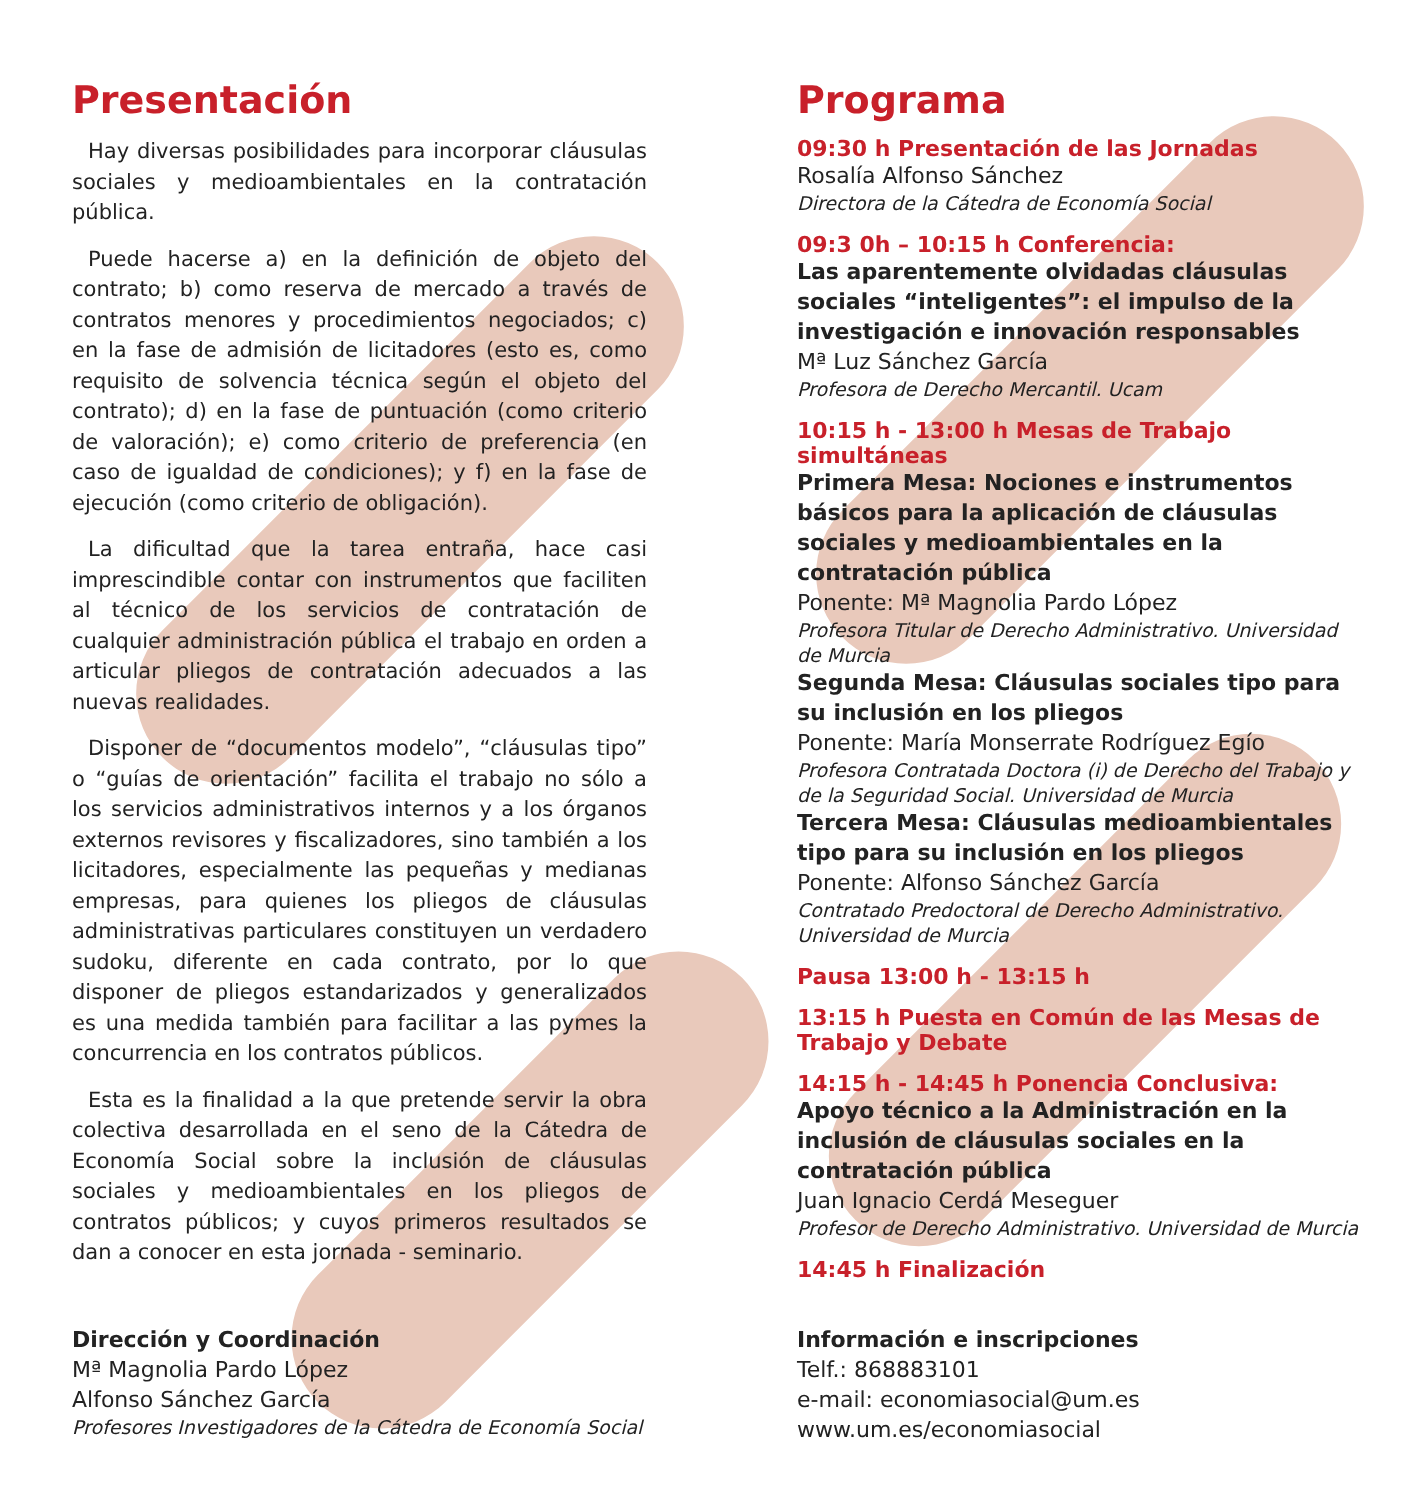Presentación
Hay diversas posibilidades para incorporar cláusulas sociales y medioambientales en la contratación pública.
Puede hacerse a) en la definición de objeto del contrato; b) como reserva de mercado a través de contratos menores y procedimientos negociados; c) en la fase de admisión de licitadores (esto es, como requisito de solvencia técnica según el objeto del contrato); d) en la fase de puntuación (como criterio de valoración); e) como criterio de preferencia (en caso de igualdad de condiciones); y f) en la fase de ejecución (como criterio de obligación).
La dificultad que la tarea entraña, hace casi imprescindible contar con instrumentos que faciliten al técnico de los servicios de contratación de cualquier administración pública el trabajo en orden a articular pliegos de contratación adecuados a las nuevas realidades.
Disponer de “documentos modelo”, “cláusulas tipo” o “guías de orientación” facilita el trabajo no sólo a los servicios administrativos internos y a los órganos externos revisores y fiscalizadores, sino también a los licitadores, especialmente las pequeñas y medianas empresas, para quienes los pliegos de cláusulas administrativas particulares constituyen un verdadero sudoku, diferente en cada contrato, por lo que disponer de pliegos estandarizados y generalizados es una medida también para facilitar a las pymes la concurrencia en los contratos públicos.
Esta es la finalidad a la que pretende servir la obra colectiva desarrollada en el seno de la Cátedra de Economía Social sobre la inclusión de cláusulas sociales y medioambientales en los pliegos de contratos públicos; y cuyos primeros resultados se dan a conocer en esta jornada - seminario.
Dirección y Coordinación
Mª Magnolia Pardo López
Alfonso Sánchez García
Profesores Investigadores de la Cátedra de Economía Social
Programa
09:30 h Presentación de las Jornadas
Rosalía Alfonso Sánchez
Directora de la Cátedra de Economía Social
09:3 0h – 10:15 h Conferencia:
Las aparentemente olvidadas cláusulas sociales “inteligentes”: el impulso de la investigación e innovación responsables
Mª Luz Sánchez García
Profesora de Derecho Mercantil. Ucam
10:15 h - 13:00 h Mesas de Trabajo simultáneas
Primera Mesa: Nociones e instrumentos básicos para la aplicación de cláusulas sociales y medioambientales en la contratación pública
Ponente: Mª Magnolia Pardo López
Profesora Titular de Derecho Administrativo. Universidad de Murcia
Segunda Mesa: Cláusulas sociales tipo para su inclusión en los pliegos
Ponente: María Monserrate Rodríguez Egío
Profesora Contratada Doctora (i) de Derecho del Trabajo y de la Seguridad Social. Universidad de Murcia
Tercera Mesa: Cláusulas medioambientales tipo para su inclusión en los pliegos
Ponente: Alfonso Sánchez García
Contratado Predoctoral de Derecho Administrativo. Universidad de Murcia
Pausa 13:00 h - 13:15 h
13:15 h Puesta en Común de las Mesas de Trabajo y Debate
14:15 h - 14:45 h Ponencia Conclusiva:
Apoyo técnico a la Administración en la inclusión de cláusulas sociales en la contratación pública
Juan Ignacio Cerdá Meseguer
Profesor de Derecho Administrativo. Universidad de Murcia
14:45 h Finalización
Información e inscripciones
Telf.: 868883101
e-mail: economiasocial@um.es
www.um.es/economiasocial